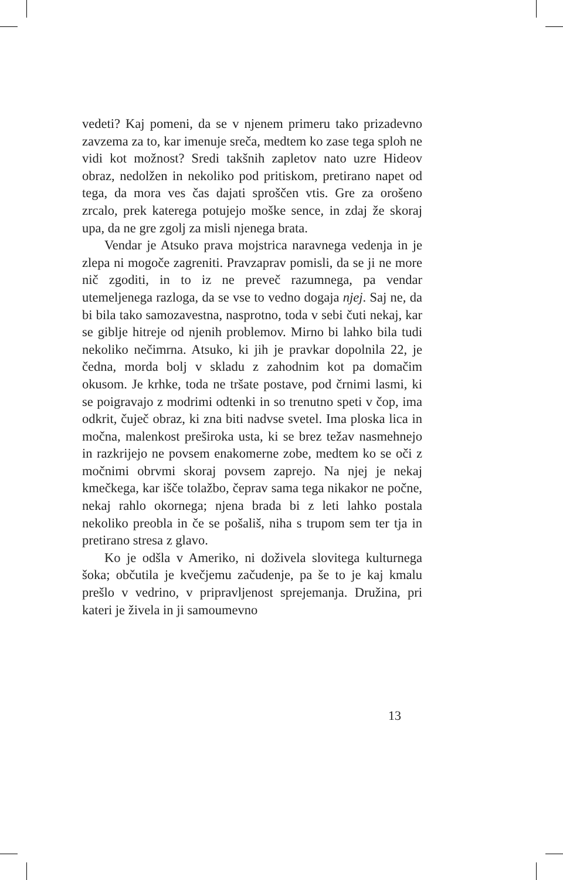vedeti? Kaj pomeni, da se v njenem primeru tako prizadevno zavzema za to, kar imenuje sreča, medtem ko zase tega sploh ne vidi kot možnost? Sredi takšnih zapletov nato uzre Hideov obraz, nedolžen in nekoliko pod pritiskom, pretirano napet od tega, da mora ves čas dajati sproščen vtis. Gre za orošeno zrcalo, prek katerega potujejo moške sence, in zdaj že skoraj upa, da ne gre zgolj za misli njenega brata.
Vendar je Atsuko prava mojstrica naravnega vedenja in je zlepa ni mogoče zagreniti. Pravzaprav pomisli, da se ji ne more nič zgoditi, in to iz ne preveč razumnega, pa vendar utemeljenega razloga, da se vse to vedno dogaja njej. Saj ne, da bi bila tako samozavestna, nasprotno, toda v sebi čuti nekaj, kar se giblje hitreje od njenih problemov. Mirno bi lahko bila tudi nekoliko nečimrna. Atsuko, ki jih je pravkar dopolnila 22, je čedna, morda bolj v skladu z zahodnim kot pa domačim okusom. Je krhke, toda ne tršate postave, pod črnimi lasmi, ki se poigravajo z modrimi odtenki in so trenutno speti v čop, ima odkrit, čuječ obraz, ki zna biti nadvse svetel. Ima ploska lica in močna, malenkost preširoka usta, ki se brez težav nasmehnejo in razkrijejo ne povsem enakomerne zobe, medtem ko se oči z močnimi obrvmi skoraj povsem zaprejo. Na njej je nekaj kmečkega, kar išče tolažbo, čeprav sama tega nikakor ne počne, nekaj rahlo okornega; njena brada bi z leti lahko postala nekoliko preobla in če se pošališ, niha s trupom sem ter tja in pretirano stresa z glavo.
Ko je odšla v Ameriko, ni doživela slovitega kulturnega šoka; občutila je kvečjemu začudenje, pa še to je kaj kmalu prešlo v vedrino, v pripravljenost sprejemanja. Družina, pri kateri je živela in ji samoumevno
13